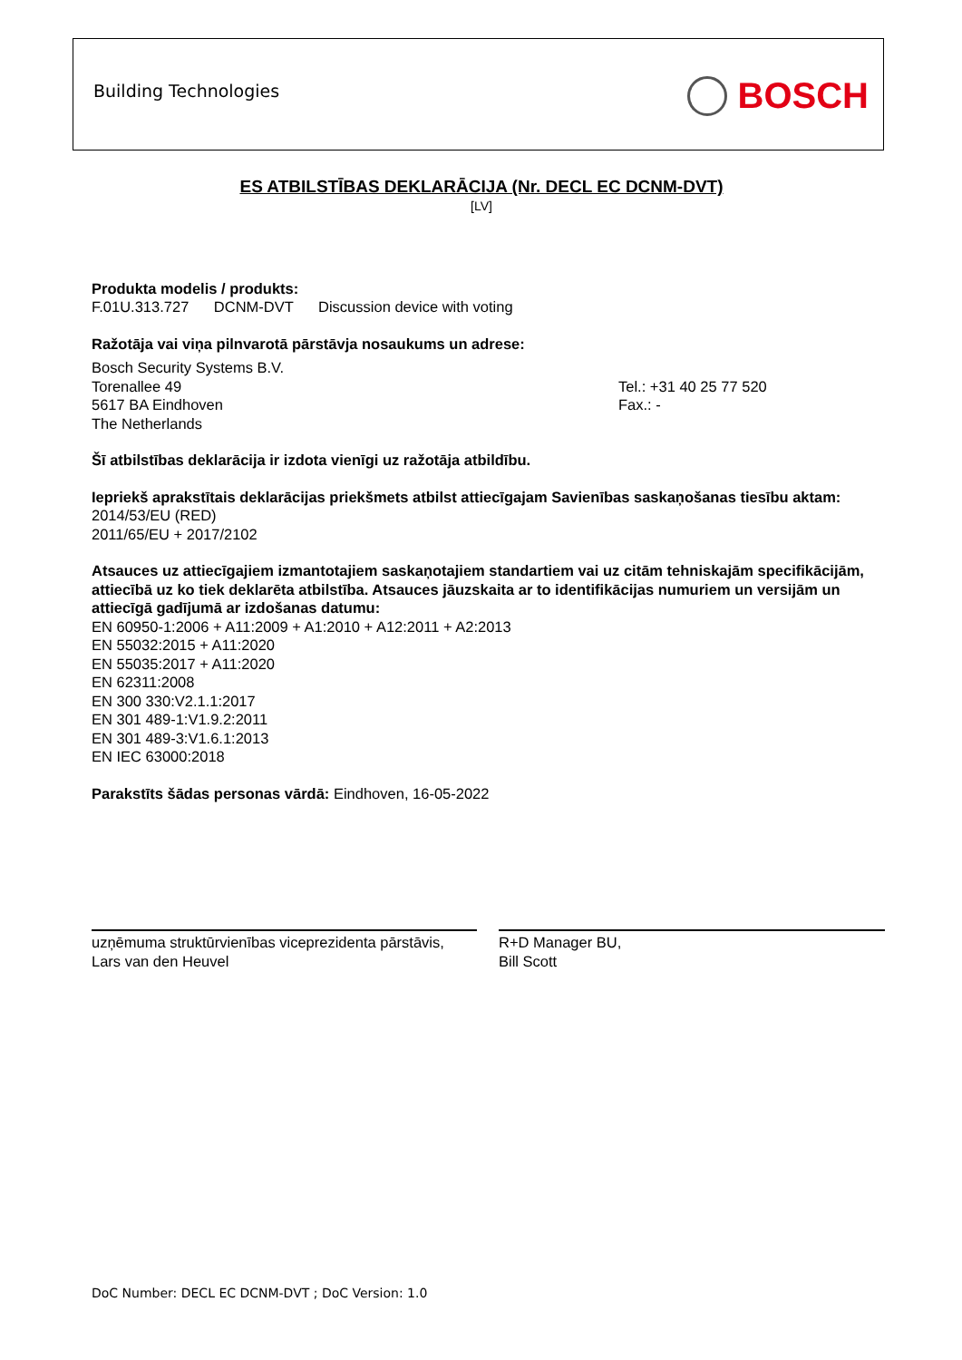Building Technologies BOSCH
ES ATBILSTĪBAS DEKLARĀCIJA (Nr. DECL EC DCNM-DVT)
[LV]
Produkta modelis / produkts:
F.01U.313.727 DCNM-DVT Discussion device with voting
Ražotāja vai viņa pilnvarotā pārstāvja nosaukums un adrese:
Bosch Security Systems B.V.
Torenallee 49
5617 BA Eindhoven
The Netherlands
Tel.: +31 40 25 77 520
Fax.: -
Šī atbilstības deklarācija ir izdota vienīgi uz ražotāja atbildību.
Iepriekš aprakstītais deklarācijas priekšmets atbilst attiecīgajam Savienības saskaņošanas tiesību aktam:
2014/53/EU (RED)
2011/65/EU + 2017/2102
Atsauces uz attiecīgajiem izmantotajiem saskaņotajiem standartiem vai uz citām tehniskajām specifikācijām, attiecībā uz ko tiek deklarēta atbilstība. Atsauces jāuzskaita ar to identifikācijas numuriem un versijām un attiecīgā gadījumā ar izdošanas datumu:
EN 60950-1:2006 + A11:2009 + A1:2010 + A12:2011 + A2:2013
EN 55032:2015 + A11:2020
EN 55035:2017 + A11:2020
EN 62311:2008
EN 300 330:V2.1.1:2017
EN 301 489-1:V1.9.2:2011
EN 301 489-3:V1.6.1:2013
EN IEC 63000:2018
Parakstīts šādas personas vārdā: Eindhoven, 16-05-2022
uzņēmuma struktūrvienības viceprezidenta pārstāvis,
Lars van den Heuvel
R+D Manager BU,
Bill Scott
DoC Number: DECL EC DCNM-DVT ; DoC Version: 1.0